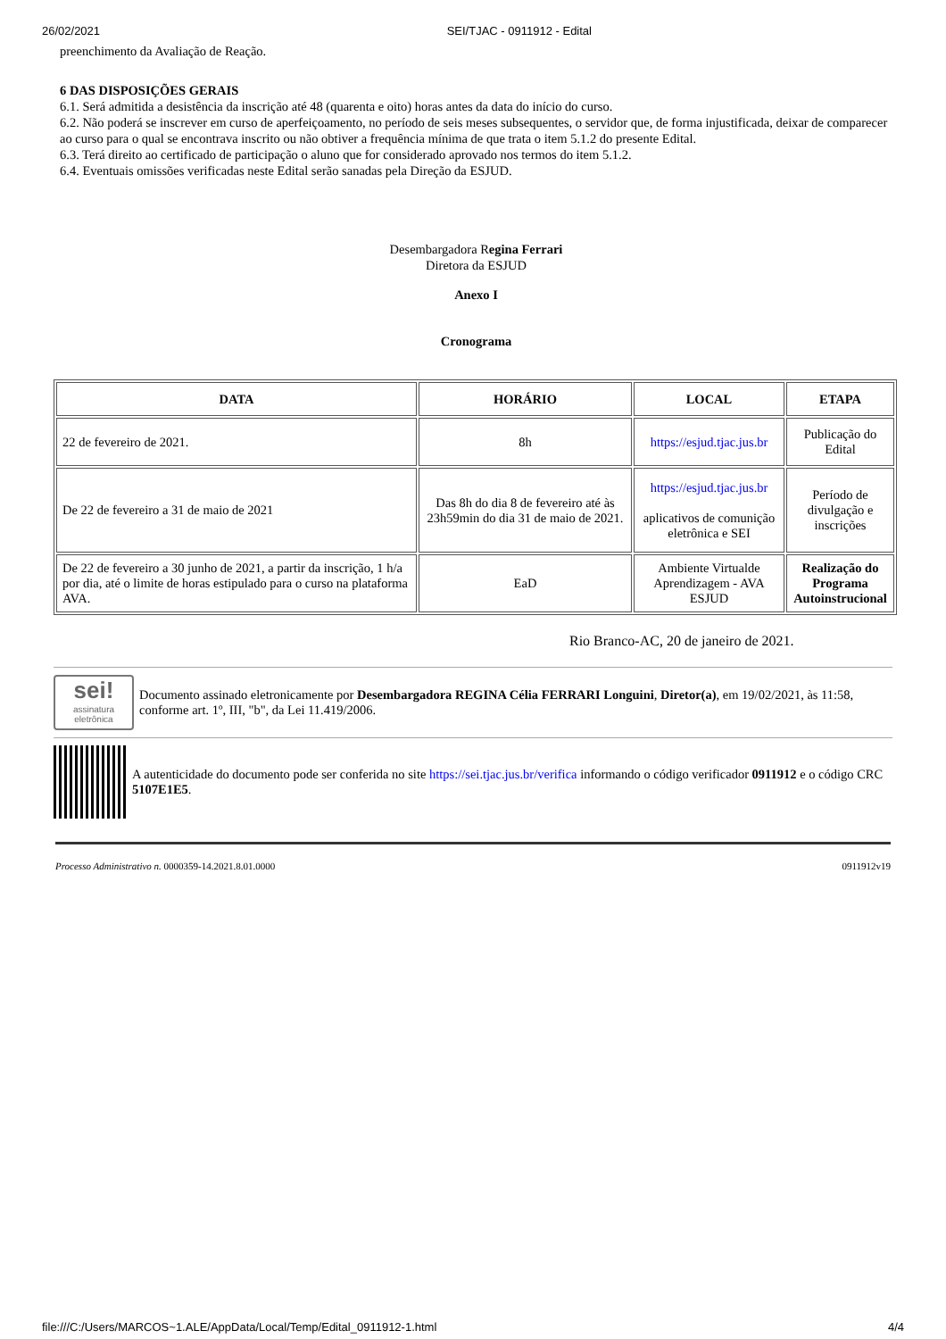26/02/2021 SEI/TJAC - 0911912 - Edital
preenchimento da Avaliação de Reação.
6 DAS DISPOSIÇÕES GERAIS
6.1. Será admitida a desistência da inscrição até 48 (quarenta e oito) horas antes da data do início do curso.
6.2. Não poderá se inscrever em curso de aperfeiçoamento, no período de seis meses subsequentes, o servidor que, de forma injustificada, deixar de comparecer ao curso para o qual se encontrava inscrito ou não obtiver a frequência mínima de que trata o item 5.1.2 do presente Edital.
6.3. Terá direito ao certificado de participação o aluno que for considerado aprovado nos termos do item 5.1.2.
6.4. Eventuais omissões verificadas neste Edital serão sanadas pela Direção da ESJUD.
Desembargadora Regina Ferrari
Diretora da ESJUD
Anexo I
Cronograma
| DATA | HORÁRIO | LOCAL | ETAPA |
| --- | --- | --- | --- |
| 22 de fevereiro de 2021. | 8h | https://esjud.tjac.jus.br | Publicação do Edital |
| De 22 de fevereiro a 31 de maio de 2021 | Das 8h do dia 8 de fevereiro até às 23h59min do dia 31 de maio de 2021. | https://esjud.tjac.jus.br aplicativos de comunição eletrônica e SEI | Período de divulgação e inscrições |
| De 22 de fevereiro a 30 junho de 2021, a partir da inscrição, 1 h/a por dia, até o limite de horas estipulado para o curso na plataforma AVA. | EaD | Ambiente Virtualde Aprendizagem - AVA ESJUD | Realização do Programa Autoinstrucional |
Rio Branco-AC, 20 de janeiro de 2021.
sei!
assinatura eletrônica
Documento assinado eletronicamente por Desembargadora REGINA Célia FERRARI Longuini, Diretor(a), em 19/02/2021, às 11:58, conforme art. 1º, III, "b", da Lei 11.419/2006.
A autenticidade do documento pode ser conferida no site https://sei.tjac.jus.br/verifica informando o código verificador 0911912 e o código CRC 5107E1E5.
Processo Administrativo n. 0000359-14.2021.8.01.0000 0911912v19
file:///C:/Users/MARCOS~1.ALE/AppData/Local/Temp/Edital_0911912-1.html 4/4